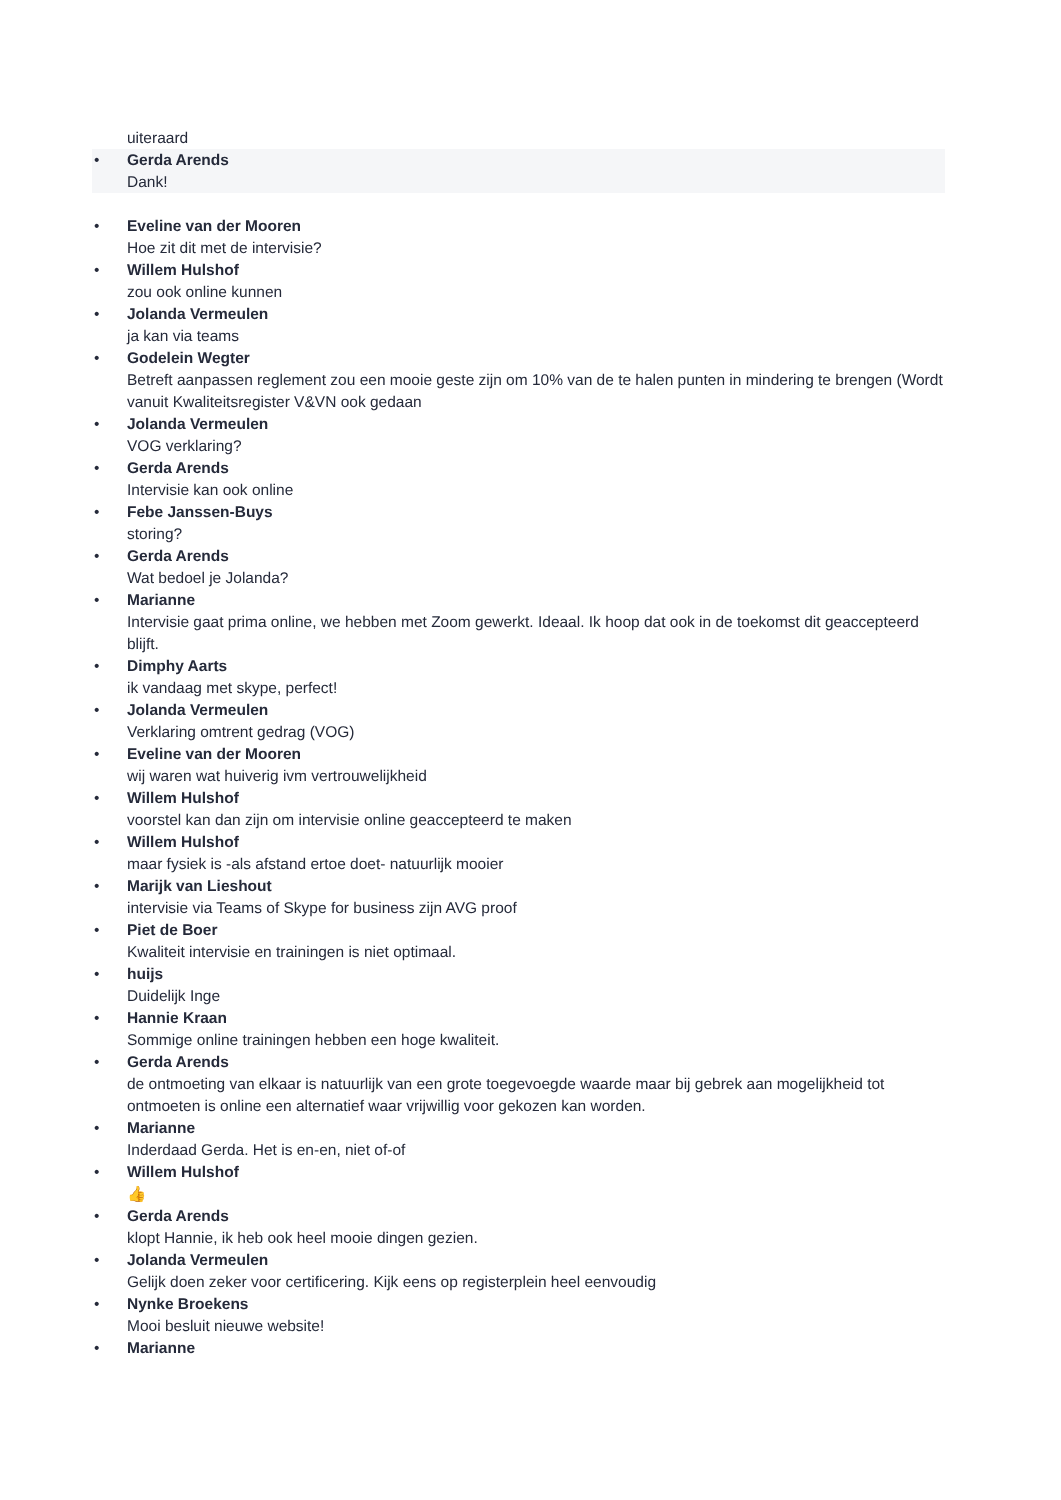uiteraard
•
Gerda Arends
Dank!
•
Eveline van der Mooren
Hoe zit dit met de intervisie?
•
Willem Hulshof
zou ook online kunnen
•
Jolanda Vermeulen
ja kan via teams
•
Godelein Wegter
Betreft aanpassen reglement zou een mooie geste zijn om 10% van de te halen punten in mindering te brengen (Wordt vanuit Kwaliteitsregister V&VN ook gedaan
•
Jolanda Vermeulen
VOG verklaring?
•
Gerda Arends
Intervisie kan ook online
•
Febe Janssen-Buys
storing?
•
Gerda Arends
Wat bedoel je Jolanda?
•
Marianne
Intervisie gaat prima online, we hebben met Zoom gewerkt. Ideaal. Ik hoop dat ook in de toekomst dit geaccepteerd blijft.
•
Dimphy Aarts
ik vandaag met skype, perfect!
•
Jolanda Vermeulen
Verklaring omtrent gedrag (VOG)
•
Eveline van der Mooren
wij waren wat huiverig ivm vertrouwelijkheid
•
Willem Hulshof
voorstel kan dan zijn om intervisie online geaccepteerd te maken
•
Willem Hulshof
maar fysiek is -als afstand ertoe doet- natuurlijk mooier
•
Marijk van Lieshout
intervisie via Teams of Skype for business zijn AVG proof
•
Piet de Boer
Kwaliteit intervisie en trainingen is niet optimaal.
•
huijs
Duidelijk Inge
•
Hannie Kraan
Sommige online trainingen hebben een hoge kwaliteit.
•
Gerda Arends
de ontmoeting van elkaar is natuurlijk van een grote toegevoegde waarde maar bij gebrek aan mogelijkheid tot ontmoeten is online een alternatief waar vrijwillig voor gekozen kan worden.
•
Marianne
Inderdaad Gerda. Het is en-en, niet of-of
•
Willem Hulshof
👍
•
Gerda Arends
klopt Hannie, ik heb ook heel mooie dingen gezien.
•
Jolanda Vermeulen
Gelijk doen zeker voor certificering. Kijk eens op registerplein heel eenvoudig
•
Nynke Broekens
Mooi besluit nieuwe website!
•
Marianne